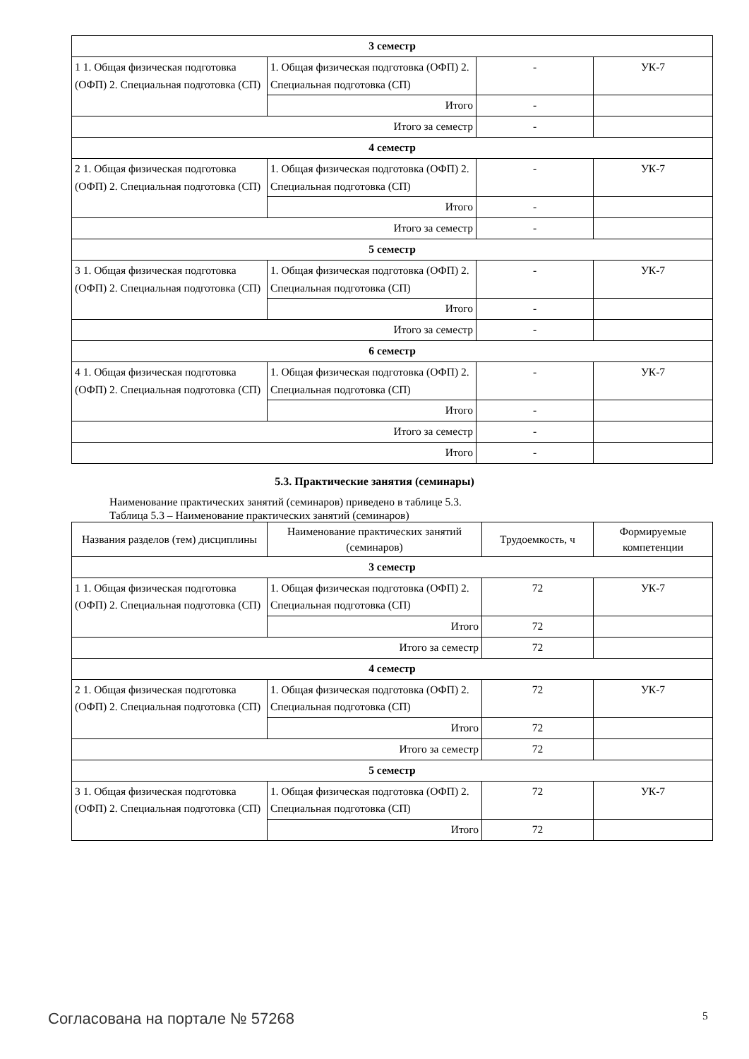| 3 семестр | | | |
| 1 1. Общая физическая подготовка (ОФП) 2. Специальная подготовка (СП) | 1. Общая физическая подготовка (ОФП) 2. Специальная подготовка (СП) | - | УК-7 |
| | Итого | - | |
| Итого за семестр | | - | |
| 4 семестр | | | |
| 2 1. Общая физическая подготовка (ОФП) 2. Специальная подготовка (СП) | 1. Общая физическая подготовка (ОФП) 2. Специальная подготовка (СП) | - | УК-7 |
| | Итого | - | |
| Итого за семестр | | - | |
| 5 семестр | | | |
| 3 1. Общая физическая подготовка (ОФП) 2. Специальная подготовка (СП) | 1. Общая физическая подготовка (ОФП) 2. Специальная подготовка (СП) | - | УК-7 |
| | Итого | - | |
| Итого за семестр | | - | |
| 6 семестр | | | |
| 4 1. Общая физическая подготовка (ОФП) 2. Специальная подготовка (СП) | 1. Общая физическая подготовка (ОФП) 2. Специальная подготовка (СП) | - | УК-7 |
| | Итого | - | |
| Итого за семестр | | - | |
| Итого | | - | |
5.3. Практические занятия (семинары)
Наименование практических занятий (семинаров) приведено в таблице 5.3.
Таблица 5.3 – Наименование практических занятий (семинаров)
| Названия разделов (тем) дисциплины | Наименование практических занятий (семинаров) | Трудоемкость, ч | Формируемые компетенции |
| --- | --- | --- | --- |
| 3 семестр | | | |
| 1 1. Общая физическая подготовка (ОФП) 2. Специальная подготовка (СП) | 1. Общая физическая подготовка (ОФП) 2. Специальная подготовка (СП) | 72 | УК-7 |
| | Итого | 72 | |
| Итого за семестр | | 72 | |
| 4 семестр | | | |
| 2 1. Общая физическая подготовка (ОФП) 2. Специальная подготовка (СП) | 1. Общая физическая подготовка (ОФП) 2. Специальная подготовка (СП) | 72 | УК-7 |
| | Итого | 72 | |
| Итого за семестр | | 72 | |
| 5 семестр | | | |
| 3 1. Общая физическая подготовка (ОФП) 2. Специальная подготовка (СП) | 1. Общая физическая подготовка (ОФП) 2. Специальная подготовка (СП) | 72 | УК-7 |
| | Итого | 72 | |
Согласована на портале № 57268 5